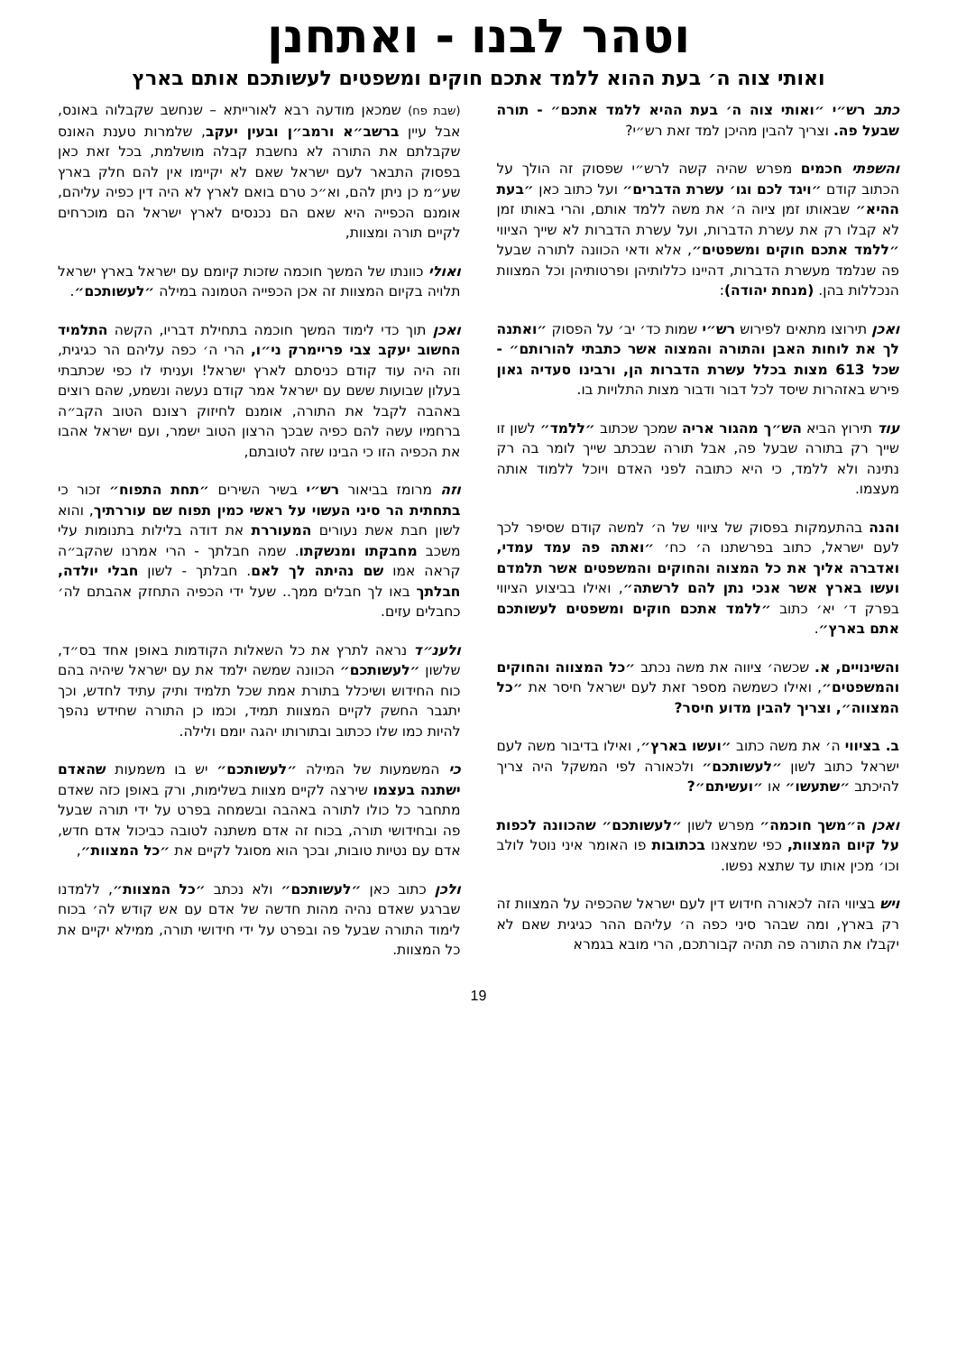וטהר לבנו - ואתחנן
ואותי צוה ה׳ בעת ההוא ללמד אתכם חוקים ומשפטים לעשותכם אותם בארץ
כתב רש״י ״ואותי צוה ה׳ בעת ההיא ללמד אתכם״ - תורה שבעל פה. וצריך להבין מהיכן למד זאת רש״י?
והשפתי חכמים מפרש שהיה קשה לרש״י שפסוק זה הולך על הכתוב קודם ״ויגד לכם וגו׳ עשרת הדברים״ ועל כתוב כאן ״בעת ההיא״ שבאותו זמן ציוה ה׳ את משה ללמד אותם, והרי באותו זמן לא קבלו רק את עשרת הדברות, ועל עשרת הדברות לא שייך הציווי ״ללמד אתכם חוקים ומשפטים״, אלא ודאי הכוונה לתורה שבעל פה שנלמד מעשרת הדברות, דהיינו כללותיהן ופרטותיהן וכל המצוות הנכללות בהן. (מנחת יהודה):
ואכן תירוצו מתאים לפירוש רש״י שמות כד׳ יב׳ על הפסוק ״ואתנה לך את לוחות האבן והתורה והמצוה אשר כתבתי להורותם״ - שכל 613 מצות בכלל עשרת הדברות הן, ורבינו סעדיה גאון פירש באזהרות שיסד לכל דבור ודבור מצות התלויות בו.
עוד תירוץ הביא הש״ך מהגור אריה שמכך שכתוב ״ללמד״ לשון זו שייך רק בתורה שבעל פה, אבל תורה שבכתב שייך לומר בה רק נתינה ולא ללמד, כי היא כתובה לפני האדם ויוכל ללמוד אותה מעצמו.
והנה בהתעמקות בפסוק של ציווי של ה׳ למשה קודם שסיפר לכך לעם ישראל, כתוב בפרשתנו ה׳ כח׳ ״ואתה פה עמד עמדי, ואדברה אליך את כל המצוה והחוקים והמשפטים אשר תלמדם ועשו בארץ אשר אנכי נתן להם לרשתה״, ואילו בביצוע הציווי בפרק ד׳ יא׳ כתוב ״ללמד אתכם חוקים ומשפטים לעשותכם אתם בארץ״.
והשינויים, א. שכשה׳ ציווה את משה נכתב ״כל המצווה והחוקים והמשפטים״, ואילו כשמשה מספר זאת לעם ישראל חיסר את ״כל המצווה״, וצריך להבין מדוע חיסר?
ב. בציווי ה׳ את משה כתוב ״ועשו בארץ״, ואילו בדיבור משה לעם ישראל כתוב לשון ״לעשותכם״ ולכאורה לפי המשקל היה צריך להיכתב ״שתעשו״ או ״ועשיתם״?
ואכן ה״משך חוכמה״ מפרש לשון ״לעשותכם״ שהכוונה לכפות על קיום המצוות, כפי שמצאנו בכתובות פו האומר איני נוטל לולב וכו׳ מכין אותו עד שתצא נפשו.
ויש בציווי הזה לכאורה חידוש דין לעם ישראל שהכפיה על המצוות זה רק בארץ, ומה שבהר סיני כפה ה׳ עליהם ההר כגיגית שאם לא יקבלו את התורה פה תהיה קבורתכם, הרי מובא בגמרא
(שבת פח) שמכאן מודעה רבא לאורייתא – שנחשב שקבלוה באונס, אבל עיין ברשב״א ורמב״ן ובעין יעקב, שלמרות טענת האונס שקבלתם את התורה לא נחשבת קבלה מושלמת, בכל זאת כאן בפסוק התבאר לעם ישראל שאם לא יקיימו אין להם חלק בארץ שע״מ כן ניתן להם, וא״כ טרם בואם לארץ לא היה דין כפיה עליהם, אומנם הכפייה היא שאם הם נכנסים לארץ ישראל הם מוכרחים לקיים תורה ומצוות,
ואולי כוונתו של המשך חוכמה שזכות קיומם עם ישראל בארץ ישראל תלויה בקיום המצוות זה אכן הכפייה הטמונה במילה ״לעשותכם״.
ואכן תוך כדי לימוד המשך חוכמה בתחילת דבריו, הקשה התלמיד החשוב יעקב צבי פריימרק ני״ו, הרי ה׳ כפה עליהם הר כגיגית, וזה היה עוד קודם כניסתם לארץ ישראל! ועניתי לו כפי שכתבתי בעלון שבועות ששם עם ישראל אמר קודם נעשה ונשמע, שהם רוצים באהבה לקבל את התורה, אומנם לחיזוק רצונם הטוב הקב״ה ברחמיו עשה להם כפיה שבכך הרצון הטוב ישמר, ועם ישראל אהבו את הכפיה הזו כי הבינו שזה לטובתם,
וזה מרומז בביאור רש״י בשיר השירים ״תחת התפוח״ זכור כי בתחתית הר סיני העשוי על ראשי כמין תפוח שם עוררתיך, והוא לשון חבת אשת נעורים המעוררת את דודה בלילות בתנומות עלי משכב מחבקתו ומנשקתו. שמה חבלתך - הרי אמרנו שהקב״ה קראה אמו שם נהיתה לך לאם. חבלתך - לשון חבלי יולדה, חבלתך באו לך חבלים ממך.. שעל ידי הכפיה התחזק אהבתם לה׳ כחבלים עזים.
ולענ״ד נראה לתרץ את כל השאלות הקודמות באופן אחד בס״ד, שלשון ״לעשותכם״ הכוונה שמשה ילמד את עם ישראל שיהיה בהם כוח החידוש ושיכלל בתורת אמת שכל תלמיד ותיק עתיד לחדש, וכך יתגבר החשק לקיים המצוות תמיד, וכמו כן התורה שחידש נהפך להיות כמו שלו ככתוב ובתורותו יהגה יומם ולילה.
כי המשמעות של המילה ״לעשותכם״ יש בו משמעות שהאדם ישתנה בעצמו שירצה לקיים מצוות בשלימות, ורק באופן כזה שאדם מתחבר כל כולו לתורה באהבה ובשמחה בפרט על ידי תורה שבעל פה ובחידושי תורה, בכוח זה אדם משתנה לטובה כביכול אדם חדש, אדם עם נטיות טובות, ובכך הוא מסוגל לקיים את ״כל המצוות״,
ולכן כתוב כאן ״לעשותכם״ ולא נכתב ״כל המצוות״, ללמדנו שברגע שאדם נהיה מהות חדשה של אדם עם אש קודש לה׳ בכוח לימוד התורה שבעל פה ובפרט על ידי חידושי תורה, ממילא יקיים את כל המצוות.
19